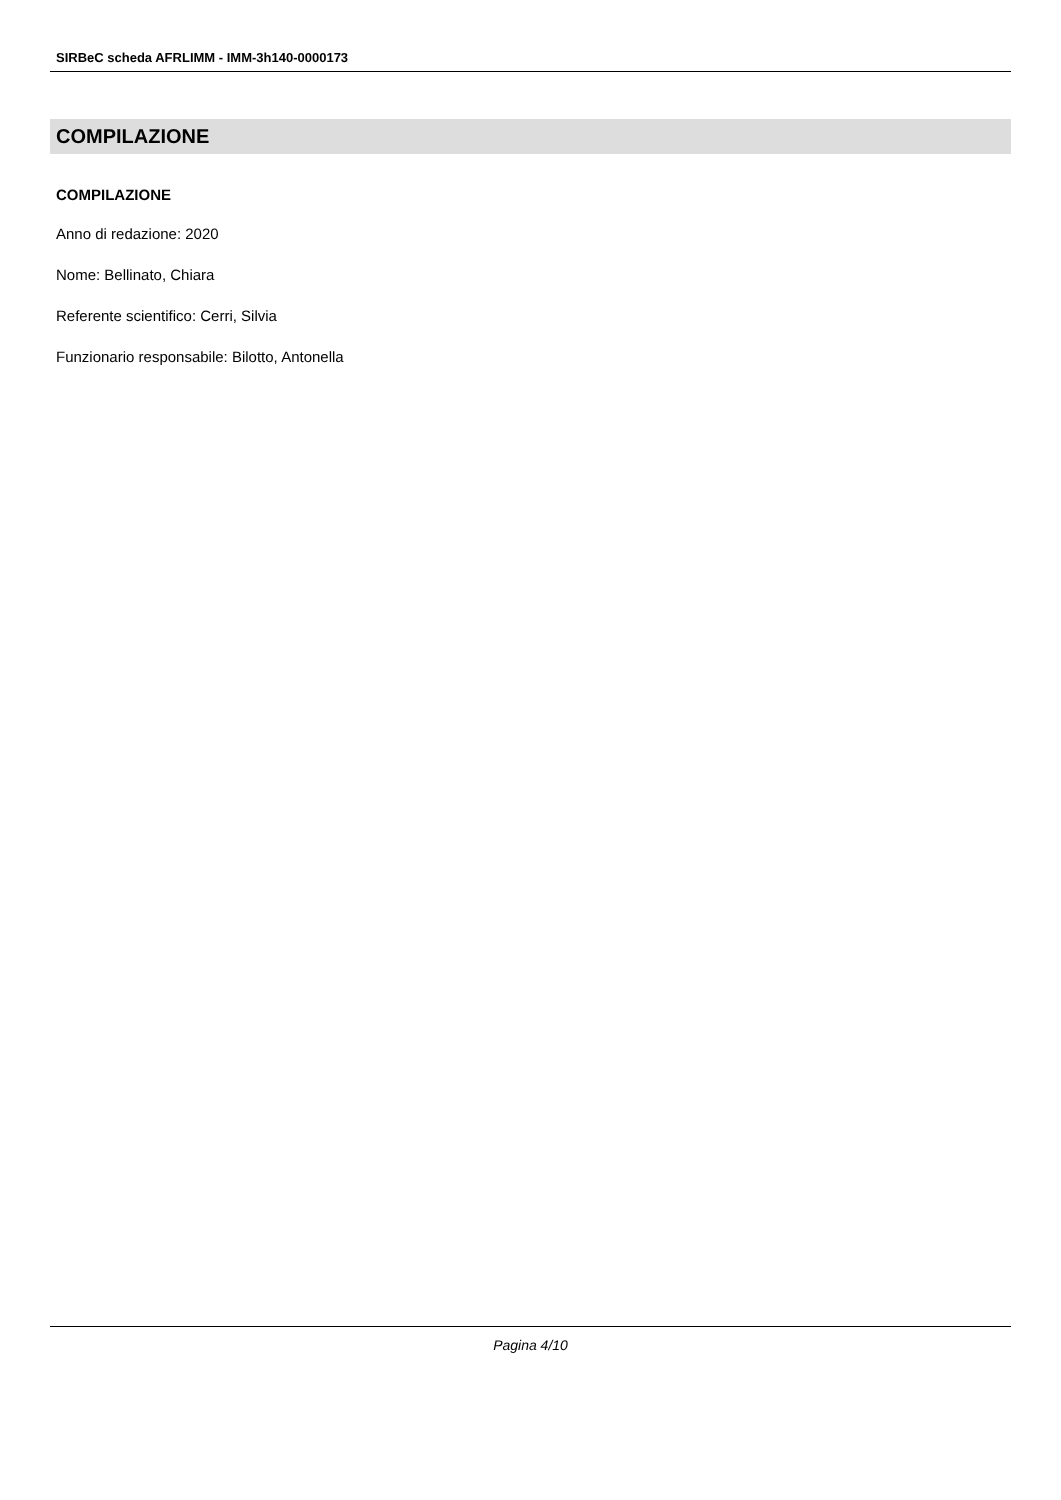SIRBeC scheda AFRLIMM - IMM-3h140-0000173
COMPILAZIONE
COMPILAZIONE
Anno di redazione: 2020
Nome: Bellinato, Chiara
Referente scientifico: Cerri, Silvia
Funzionario responsabile: Bilotto, Antonella
Pagina 4/10